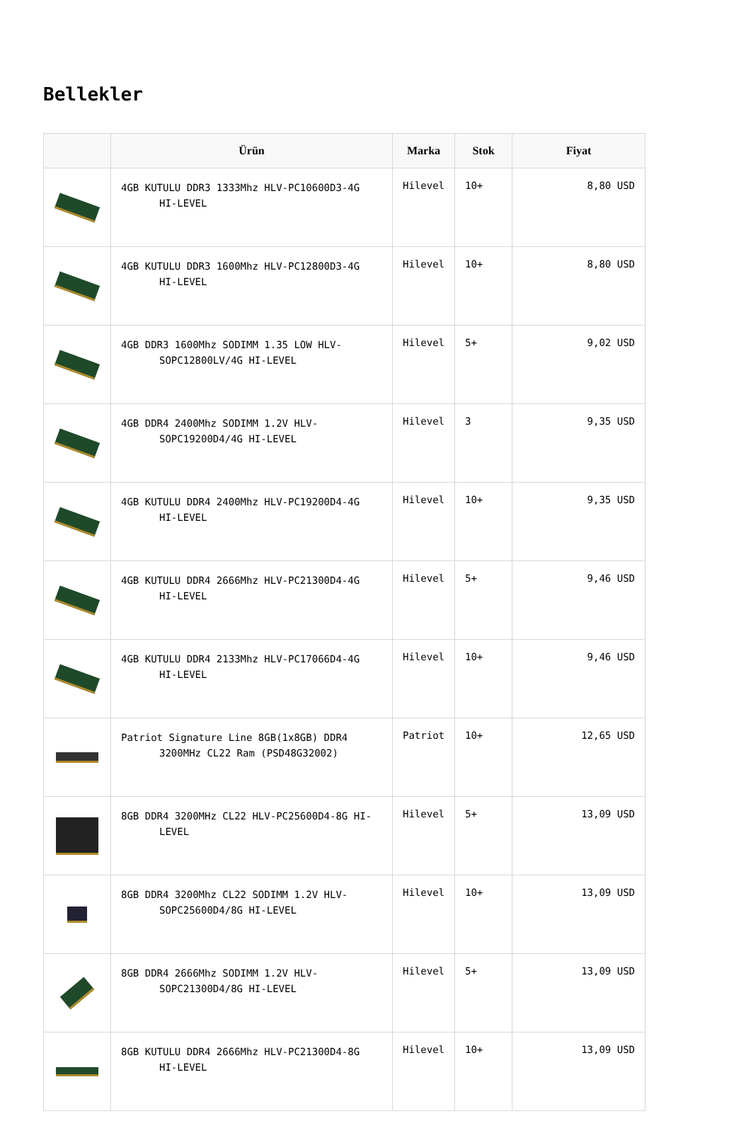Bellekler
| | Ürün | Marka | Stok | Fiyat |
| --- | --- | --- | --- | --- |
| | 4GB KUTULU DDR3 1333Mhz HLV-PC10600D3-4G HI-LEVEL | Hilevel | 10+ | 8,80 USD |
| | 4GB KUTULU DDR3 1600Mhz HLV-PC12800D3-4G HI-LEVEL | Hilevel | 10+ | 8,80 USD |
| | 4GB DDR3 1600Mhz SODIMM 1.35 LOW HLV-SOPC12800LV/4G HI-LEVEL | Hilevel | 5+ | 9,02 USD |
| | 4GB DDR4 2400Mhz SODIMM 1.2V HLV-SOPC19200D4/4G HI-LEVEL | Hilevel | 3 | 9,35 USD |
| | 4GB KUTULU DDR4 2400Mhz HLV-PC19200D4-4G HI-LEVEL | Hilevel | 10+ | 9,35 USD |
| | 4GB KUTULU DDR4 2666Mhz HLV-PC21300D4-4G HI-LEVEL | Hilevel | 5+ | 9,46 USD |
| | 4GB KUTULU DDR4 2133Mhz HLV-PC17066D4-4G HI-LEVEL | Hilevel | 10+ | 9,46 USD |
| | Patriot Signature Line 8GB(1x8GB) DDR4 3200MHz CL22 Ram (PSD48G32002) | Patriot | 10+ | 12,65 USD |
| | 8GB DDR4 3200MHz CL22 HLV-PC25600D4-8G HI-LEVEL | Hilevel | 5+ | 13,09 USD |
| | 8GB DDR4 3200Mhz CL22 SODIMM 1.2V HLV-SOPC25600D4/8G HI-LEVEL | Hilevel | 10+ | 13,09 USD |
| | 8GB DDR4 2666Mhz SODIMM 1.2V HLV-SOPC21300D4/8G HI-LEVEL | Hilevel | 5+ | 13,09 USD |
| | 8GB KUTULU DDR4 2666Mhz HLV-PC21300D4-8G HI-LEVEL | Hilevel | 10+ | 13,09 USD |